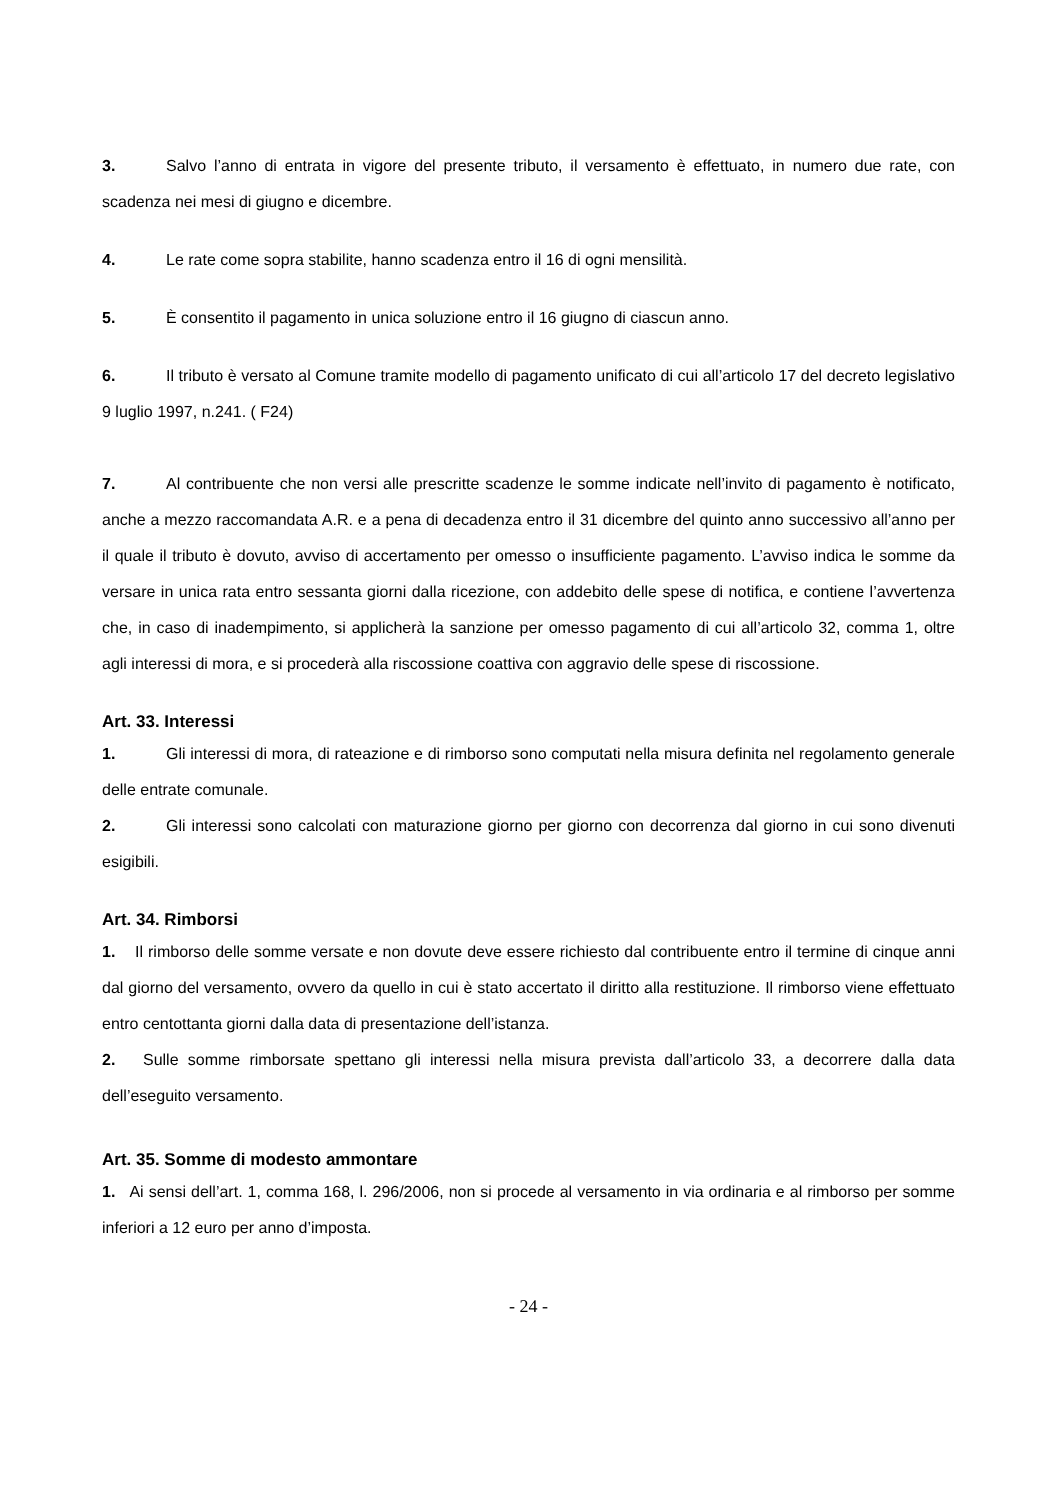3. Salvo l’anno di entrata in vigore del presente tributo, il versamento è effettuato, in numero due rate, con scadenza nei mesi di giugno e dicembre.
4. Le rate come sopra stabilite, hanno scadenza entro il 16 di ogni mensilità.
5. È consentito il pagamento in unica soluzione entro il 16 giugno di ciascun anno.
6. Il tributo è versato al Comune tramite modello di pagamento unificato di cui all’articolo 17 del decreto legislativo 9 luglio 1997, n.241. ( F24)
7. Al contribuente che non versi alle prescritte scadenze le somme indicate nell’invito di pagamento è notificato, anche a mezzo raccomandata A.R. e a pena di decadenza entro il 31 dicembre del quinto anno successivo all’anno per il quale il tributo è dovuto, avviso di accertamento per omesso o insufficiente pagamento. L’avviso indica le somme da versare in unica rata entro sessanta giorni dalla ricezione, con addebito delle spese di notifica, e contiene l’avvertenza che, in caso di inadempimento, si applicherà la sanzione per omesso pagamento di cui all’articolo 32, comma 1, oltre agli interessi di mora, e si procederà alla riscossione coattiva con aggravio delle spese di riscossione.
Art. 33. Interessi
1. Gli interessi di mora, di rateazione e di rimborso sono computati nella misura definita nel regolamento generale delle entrate comunale.
2. Gli interessi sono calcolati con maturazione giorno per giorno con decorrenza dal giorno in cui sono divenuti esigibili.
Art. 34. Rimborsi
1. Il rimborso delle somme versate e non dovute deve essere richiesto dal contribuente entro il termine di cinque anni dal giorno del versamento, ovvero da quello in cui è stato accertato il diritto alla restituzione. Il rimborso viene effettuato entro centottanta giorni dalla data di presentazione dell’istanza.
2. Sulle somme rimborsate spettano gli interessi nella misura prevista dall’articolo 33, a decorrere dalla data dell’eseguito versamento.
Art. 35. Somme di modesto ammontare
1. Ai sensi dell’art. 1, comma 168, l. 296/2006, non si procede al versamento in via ordinaria e al rimborso per somme inferiori a 12 euro per anno d’imposta.
- 24 -